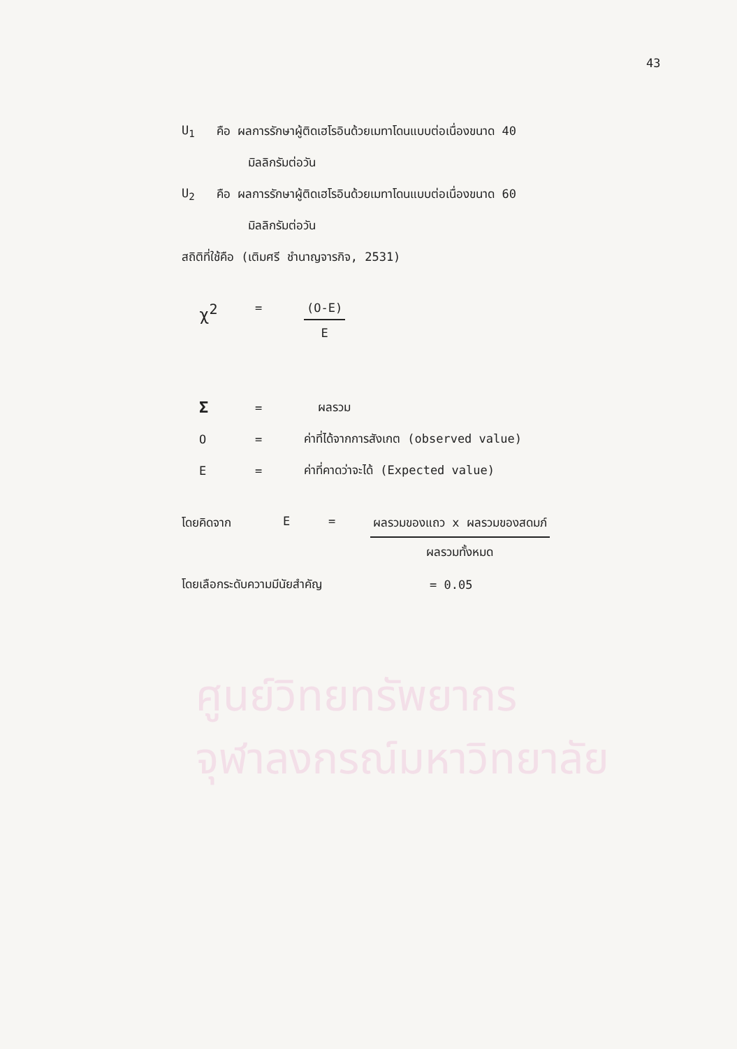ศูนย์วิทยทรัพยากร
จุฬาลงกรณ์มหาวิทยาลัย
43
U<sub>1</sub> คือ ผลการรักษาผู้ติดเฮโรอินด้วยเมทาโดนแบบต่อเนื่องขนาด 40
มิลลิกรัมต่อวัน
U<sub>2</sub> คือ ผลการรักษาผู้ติดเฮโรอินด้วยเมทาโดนแบบต่อเนื่องขนาด 60
มิลลิกรัมต่อวัน
สถิติที่ใช้คือ (เติมศรี ชำนาญจารกิจ, 2531)
χ<sup>2</sup> = (O-E)
E
Σ = ผลรวม
O = ค่าที่ได้จากการสังเกต (observed value)
E = ค่าที่คาดว่าจะได้ (Expected value)
โดยคิดจาก E = ผลรวมของแถว x ผลรวมของสดมภ์
ผลรวมทั้งหมด
โดยเลือกระดับความมีนัยสำคัญ = 0.05